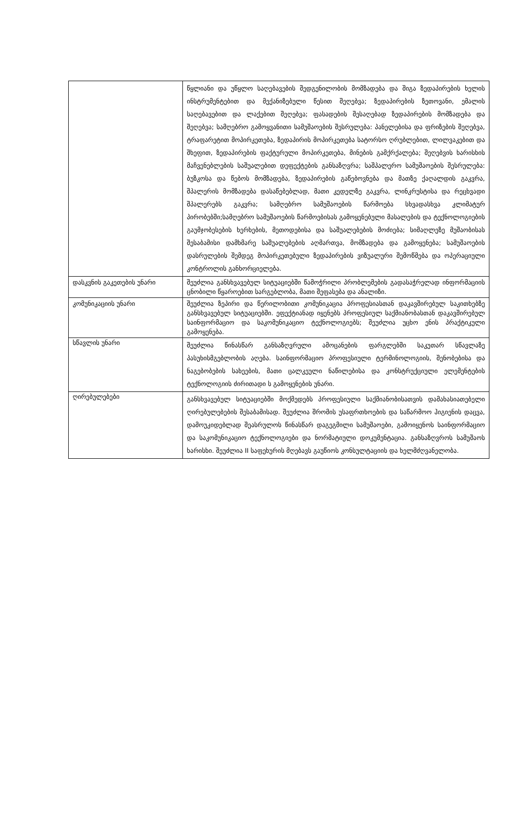| | წყლიანი და უწყლო საღებავების შედგენილობის მომზადება და შიგა ზედაპირების ხელის ინსტრუმენტებით და მექანიზებული წესით შეღებვა; ზედაპირების ზეთოვანი, ემალის საღებავებით და ლაქებით შეღებვა; ფასადების შესაღებად ზედაპირების მომზადება და შეღებვა; სამღებრო გამოყვანითი სამუშაოების შესრულება: პანელებისა და ფრიზების შეღებვა, ტრაფარეტით მოპირკეთება, ზედაპირის მოპირკეთება სატორსო ღრუბლებით, ლილვაკებით და შხეფით, ზედაპირების ფაქტურული მოპირკეთება, მინების გამქრქალება; შეღებვის ხარისხის მაჩვენებლების საშუალებით დეფექტების განსაზღვრა; საშპალერო სამუშაოების შესრულება: ბუზკოსა და წებოს მომზადება, ზედაპირების გაწებოვნება და მათზე ქაღალდის გაკვრა, შპალერის მომზადება დასაწებებლად, მათი კედელზე გაკვრა, ლინკრუსტისა და რეცხვადი შპალერებს გაკვრა; სამღებრო სამუშაოების წარმოება სხვადასხვა კლიმატურ პირობებში;სამღებრო სამუშაოების წარმოებისას გამოყენებული მასალების და ტექნოლოგიების გაუმჯობესების ხერხების, მეთოდებისა და საშუალებების მოძიება; სიმაღლეზე მუშაობისას შესაბამისი დამხმარე საშუალებების აღმართვა, მომზადება და გამოყენება; სამუშაოების დასრულების შემდეგ მოპირკეთებული ზედაპირების ვიზუალური შემოწმება და ოპერაციული კონტროლის განხორციელება. |
| დასკვნის გაკეთების უნარი | შეუძლია განსხვავებულ სიტუაციებში წამოჭრილი პრობლემების გადასაჭრელად ინფორმაციის ცნობილი წყაროებით სარგებლობა, მათი შეფასება და ანალიზი. |
| კომუნიკაციის უნარი | შეუძლია ზეპირი და წერილობითი კომუნიკაცია პროფესიასთან დაკავშირებულ საკითხებზე განსხვავებულ სიტუაციებში. ეფექტიანად იყენებს პროფესიულ საქმიანობასთან დაკავშირებულ საინფორმაციო და საკომუნიკაციო ტექნოლოგიებს; შეუძლია უცხო ენის პრაქტიკული გამოყენება. |
| სწავლის უნარი | შეუძლია წინასწარ განსაზღვრული ამოცანების ფარგლებში საკუთარ სწავლაზე პასუხისმგებლობის აღება. საინფორმაციო პროფესიული ტერმინოლოგიის, შენობებისა და ნაგებობების სახეების, მათი ცალკეული ნაწილებისა და კონსტრუქციული ელემენტების ტექნოლოგიის ძირითადი ს გამოყენების უნარი. |
| ღირებულებები | განსხვავებულ სიტუაციებში მოქმედებს პროფესიული საქმიანობისათვის დამახასიათებელი ღირებულებების შესაბამისად. შეუძლია შრომის უსაფრთხოების და საწარმოო ჰიგიენის დაცვა, დამოუკიდებლად შეასრულოს წინასწარ დაგეგმილი სამუშაოები, გამოიყენოს საინფორმაციო და საკომუნიკაციო ტექნოლოგიები და ნორმატიული დოკუმენტაცია. განსაზღვროს სამუშაოს ხარისხი. შეუძლია II საფეხურის მღებავს გაუწიოს კონსულტაციის და ხელმძღვანელობა. |